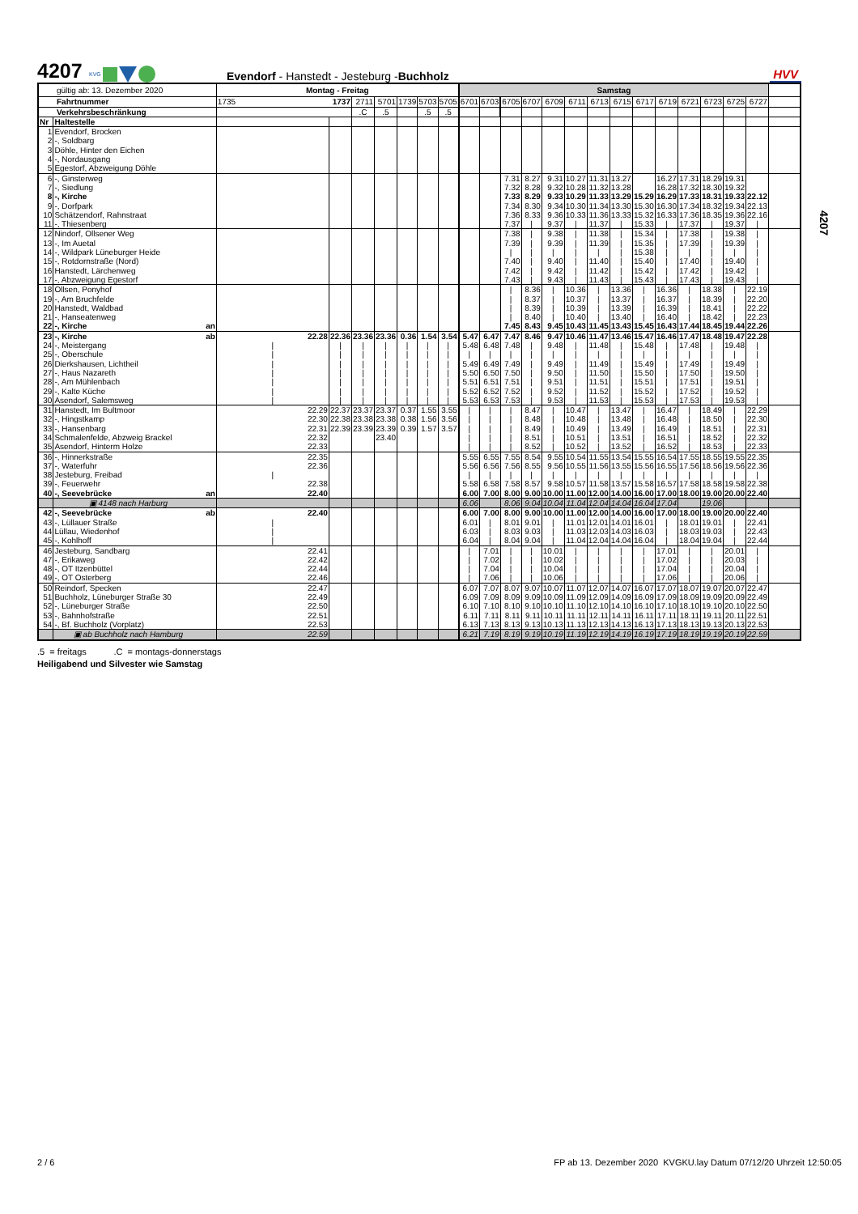4207
KVG
Evendorf - Hanstedt - Jesteburg -Buchholz
HVV
| gültig ab: 13. Dezember 2020 | | | Montag - Freitag | | | | | | | Samstag | | | | | | | | | | | | | | |
| Fahrtnummer | | | 1735 | 1737 | 2711 | 5701 | 1739 | 5703 | 5705 | 6701 | 6703 | 6705 | 6707 | 6709 | 6711 | 6713 | 6715 | 6717 | 6719 | 6721 | 6723 | 6725 | 6727 | |
| Verkehrsbeschränkung | | | | | .C | .5 | | .5 | .5 | | | | | | | | | | | | | | | |
| Nr | Haltestelle | | | | | | | | | | | | | | | | | | | | | | | |
| 1 | Evendorf, Brocken | | | | | | | | | | | | | | | | | | | | | | | |
| 2 | -, Soldbarg | | | | | | | | | | | | | | | | | | | | | | | |
| 3 | Döhle, Hinter den Eichen | | | | | | | | | | | | | | | | | | | | | | | |
| 4 | -, Nordausgang | | | | | | | | | | | | | | | | | | | | | | | |
| 5 | Egestorf, Abzweigung Döhle | | | | | | | | | | | | | | | | | | | | | | | |
| 6 | -, Ginsterweg | | | | | | | | | | | 7.31 | 8.27 | 9.31 | 10.27 | 11.31 | 13.27 | | 16.27 | 17.31 | 18.29 | 19.31 | | |
| 7 | -, Siedlung | | | | | | | | | | | 7.32 | 8.28 | 9.32 | 10.28 | 11.32 | 13.28 | | 16.28 | 17.32 | 18.30 | 19.32 | | |
| 8 | -, Kirche | | | | | | | | | | | 7.33 | 8.29 | 9.33 | 10.29 | 11.33 | 13.29 | 15.29 | 16.29 | 17.33 | 18.31 | 19.33 | 22.12 | |
| 9 | -, Dorfpark | | | | | | | | | | | 7.34 | 8.30 | 9.34 | 10.30 | 11.34 | 13.30 | 15.30 | 16.30 | 17.34 | 18.32 | 19.34 | 22.13 | |
| 10 | Schätzendorf, Rahnstraat | | | | | | | | | | | 7.36 | 8.33 | 9.36 | 10.33 | 11.36 | 13.33 | 15.32 | 16.33 | 17.36 | 18.35 | 19.36 | 22.16 | |
| 11 | -, Thiesenberg | | | | | | | | | | | 7.37 | / | 9.37 | / | 11.37 | / | 15.33 | / | 17.37 | / | 19.37 | / | |
| 12 | Nindorf, Ollsener Weg | | | | | | | | | | | 7.38 | / | 9.38 | / | 11.38 | / | 15.34 | / | 17.38 | / | 19.38 | / | |
| 13 | -, Im Auetal | | | | | | | | | | | 7.39 | / | 9.39 | / | 11.39 | / | 15.35 | / | 17.39 | / | 19.39 | / | |
| 14 | -, Wildpark Lüneburger Heide | | | | | | | | | | | / | / | / | / | / | / | 15.38 | / | / | / | / | / | |
| 15 | -, Rotdornstraße (Nord) | | | | | | | | | | | 7.40 | / | 9.40 | / | 11.40 | / | 15.40 | / | 17.40 | / | 19.40 | / | |
| 16 | Hanstedt, Lärchenweg | | | | | | | | | | | 7.42 | / | 9.42 | / | 11.42 | / | 15.42 | / | 17.42 | / | 19.42 | / | |
| 17 | -, Abzweigung Egestorf | | | | | | | | | | | 7.43 | / | 9.43 | / | 11.43 | / | 15.43 | / | 17.43 | / | 19.43 | / | |
| 18 | Ollsen, Ponyhof | | | | | | | | | | | / | 8.36 | / | 10.36 | / | 13.36 | / | 16.36 | / | 18.38 | / | 22.19 | |
| 19 | -, Am Bruchfelde | | | | | | | | | | | / | 8.37 | / | 10.37 | / | 13.37 | / | 16.37 | / | 18.39 | / | 22.20 | |
| 20 | Hanstedt, Waldbad | | | | | | | | | | | / | 8.39 | / | 10.39 | / | 13.39 | / | 16.39 | / | 18.41 | / | 22.22 | |
| 21 | -, Hanseatenweg | | | | | | | | | | | / | 8.40 | / | 10.40 | / | 13.40 | / | 16.40 | / | 18.42 | / | 22.23 | |
| 22 | -, Kirche | an | | | | | | | | | | 7.45 | 8.43 | 9.45 | 10.43 | 11.45 | 13.43 | 15.45 | 16.43 | 17.44 | 18.45 | 19.44 | 22.26 | |
| 23 | -, Kirche | ab | 22.28 | 22.36 | 23.36 | 23.36 | 0.36 | 1.54 | 3.54 | 5.47 | 6.47 | 7.47 | 8.46 | 9.47 | 10.46 | 11.47 | 13.46 | 15.47 | 16.46 | 17.47 | 18.48 | 19.47 | 22.28 | |
| 24 | -, Meistergang | | / | / | / | / | / | / | / | 5.48 | 6.48 | 7.48 | / | 9.48 | / | 11.48 | / | 15.48 | / | 17.48 | / | 19.48 | / | |
| 25 | -, Oberschule | | / | / | / | / | / | / | / | / | / | / | / | / | / | / | / | / | / | / | / | / | / | |
| 26 | Dierkshausen, Lichtheil | | / | / | / | / | / | / | / | 5.49 | 6.49 | 7.49 | / | 9.49 | / | 11.49 | / | 15.49 | / | 17.49 | / | 19.49 | / | |
| 27 | -, Haus Nazareth | | / | / | / | / | / | / | / | 5.50 | 6.50 | 7.50 | / | 9.50 | / | 11.50 | / | 15.50 | / | 17.50 | / | 19.50 | / | |
| 28 | -, Am Mühlenbach | | / | / | / | / | / | / | / | 5.51 | 6.51 | 7.51 | / | 9.51 | / | 11.51 | / | 15.51 | / | 17.51 | / | 19.51 | / | |
| 29 | -, Kalte Küche | | / | / | / | / | / | / | / | 5.52 | 6.52 | 7.52 | / | 9.52 | / | 11.52 | / | 15.52 | / | 17.52 | / | 19.52 | / | |
| 30 | Asendorf, Salemsweg | | / | / | / | / | / | / | / | 5.53 | 6.53 | 7.53 | / | 9.53 | / | 11.53 | / | 15.53 | / | 17.53 | / | 19.53 | / | |
| 31 | Hanstedt, Im Bultmoor | | 22.29 | 22.37 | 23.37 | 23.37 | 0.37 | 1.55 | 3.55 | / | / | / | 8.47 | / | 10.47 | / | 13.47 | / | 16.47 | / | 18.49 | / | 22.29 | |
| 32 | -, Hingstkamp | | 22.30 | 22.38 | 23.38 | 23.38 | 0.38 | 1.56 | 3.56 | / | / | / | 8.48 | / | 10.48 | / | 13.48 | / | 16.48 | / | 18.50 | / | 22.30 | |
| 33 | -, Hansenbarg | | 22.31 | 22.39 | 23.39 | 23.39 | 0.39 | 1.57 | 3.57 | / | / | / | 8.49 | / | 10.49 | / | 13.49 | / | 16.49 | / | 18.51 | / | 22.31 | |
| 34 | Schmalenfelde, Abzweig Brackel | | 22.32 | | | 23.40 | | | | / | / | / | 8.51 | / | 10.51 | / | 13.51 | / | 16.51 | / | 18.52 | / | 22.32 | |
| 35 | Asendorf, Hinterm Holze | | 22.33 | | | | | | | / | / | / | 8.52 | / | 10.52 | / | 13.52 | / | 16.52 | / | 18.53 | / | 22.33 | |
| 36 | -, Hinnerkstraße | | 22.35 | | | | | | | 5.55 | 6.55 | 7.55 | 8.54 | 9.55 | 10.54 | 11.55 | 13.54 | 15.55 | 16.54 | 17.55 | 18.55 | 19.55 | 22.35 | |
| 37 | -, Waterfuhr | | 22.36 | | | | | | | 5.56 | 6.56 | 7.56 | 8.55 | 9.56 | 10.55 | 11.56 | 13.55 | 15.56 | 16.55 | 17.56 | 18.56 | 19.56 | 22.36 | |
| 38 | Jesteburg, Freibad | | / | | | | | | | / | / | / | / | / | / | / | / | / | / | / | / | / | / | |
| 39 | -, Feuerwehr | | 22.38 | | | | | | | 5.58 | 6.58 | 7.58 | 8.57 | 9.58 | 10.57 | 11.58 | 13.57 | 15.58 | 16.57 | 17.58 | 18.58 | 19.58 | 22.38 | |
| 40 | -, Seevebrücke | an | 22.40 | | | | | | | 6.00 | 7.00 | 8.00 | 9.00 | 10.00 | 11.00 | 12.00 | 14.00 | 16.00 | 17.00 | 18.00 | 19.00 | 20.00 | 22.40 | |
| | ▣ 4148 nach Harburg | | | | | | | | | 6.06 | | 8.06 | 9.04 | 10.04 | 11.04 | 12.04 | 14.04 | 16.04 | 17.04 | | 19.06 | | | |
| 42 | -, Seevebrücke | ab | 22.40 | | | | | | | 6.00 | 7.00 | 8.00 | 9.00 | 10.00 | 11.00 | 12.00 | 14.00 | 16.00 | 17.00 | 18.00 | 19.00 | 20.00 | 22.40 | |
| 43 | -, Lüllauer Straße | | / | | | | | | | 6.01 | / | 8.01 | 9.01 | / | 11.01 | 12.01 | 14.01 | 16.01 | / | 18.01 | 19.01 | / | 22.41 | |
| 44 | Lüllau, Wiedenhof | | / | | | | | | | 6.03 | / | 8.03 | 9.03 | / | 11.03 | 12.03 | 14.03 | 16.03 | / | 18.03 | 19.03 | / | 22.43 | |
| 45 | -, Kohlhoff | | / | | | | | | | 6.04 | / | 8.04 | 9.04 | / | 11.04 | 12.04 | 14.04 | 16.04 | / | 18.04 | 19.04 | / | 22.44 | |
| 46 | Jesteburg, Sandbarg | | 22.41 | | | | | | | / | 7.01 | / | / | 10.01 | / | / | / | / | 17.01 | / | / | 20.01 | / | |
| 47 | -, Erikaweg | | 22.42 | | | | | | | / | 7.02 | / | / | 10.02 | / | / | / | / | 17.02 | / | / | 20.03 | / | |
| 48 | -, OT Itzenbüttel | | 22.44 | | | | | | | / | 7.04 | / | / | 10.04 | / | / | / | / | 17.04 | / | / | 20.04 | / | |
| 49 | -, OT Osterberg | | 22.46 | | | | | | | / | 7.06 | / | / | 10.06 | / | / | / | / | 17.06 | / | / | 20.06 | / | |
| 50 | Reindorf, Specken | | 22.47 | | | | | | | 6.07 | 7.07 | 8.07 | 9.07 | 10.07 | 11.07 | 12.07 | 14.07 | 16.07 | 17.07 | 18.07 | 19.07 | 20.07 | 22.47 | |
| 51 | Buchholz, Lüneburger Straße 30 | | 22.49 | | | | | | | 6.09 | 7.09 | 8.09 | 9.09 | 10.09 | 11.09 | 12.09 | 14.09 | 16.09 | 17.09 | 18.09 | 19.09 | 20.09 | 22.49 | |
| 52 | -, Lüneburger Straße | | 22.50 | | | | | | | 6.10 | 7.10 | 8.10 | 9.10 | 10.10 | 11.10 | 12.10 | 14.10 | 16.10 | 17.10 | 18.10 | 19.10 | 20.10 | 22.50 | |
| 53 | -, Bahnhofstraße | | 22.51 | | | | | | | 6.11 | 7.11 | 8.11 | 9.11 | 10.11 | 11.11 | 12.11 | 14.11 | 16.11 | 17.11 | 18.11 | 19.11 | 20.11 | 22.51 | |
| 54 | -, Bf. Buchholz (Vorplatz) | | 22.53 | | | | | | | 6.13 | 7.13 | 8.13 | 9.13 | 10.13 | 11.13 | 12.13 | 14.13 | 16.13 | 17.13 | 18.13 | 19.13 | 20.13 | 22.53 | |
| | ▣ ab Buchholz nach Hamburg | | 22.59 | | | | | | | 6.21 | 7.19 | 8.19 | 9.19 | 10.19 | 11.19 | 12.19 | 14.19 | 16.19 | 17.19 | 18.19 | 19.19 | 20.19 | 22.59 | |
.5 = freitags .C = montags-donnerstags
Heiligabend und Silvester wie Samstag
4207
2 / 6 FP ab 13. Dezember 2020 KVGKU.lay Datum 07/12/20 Uhrzeit 12:50:05